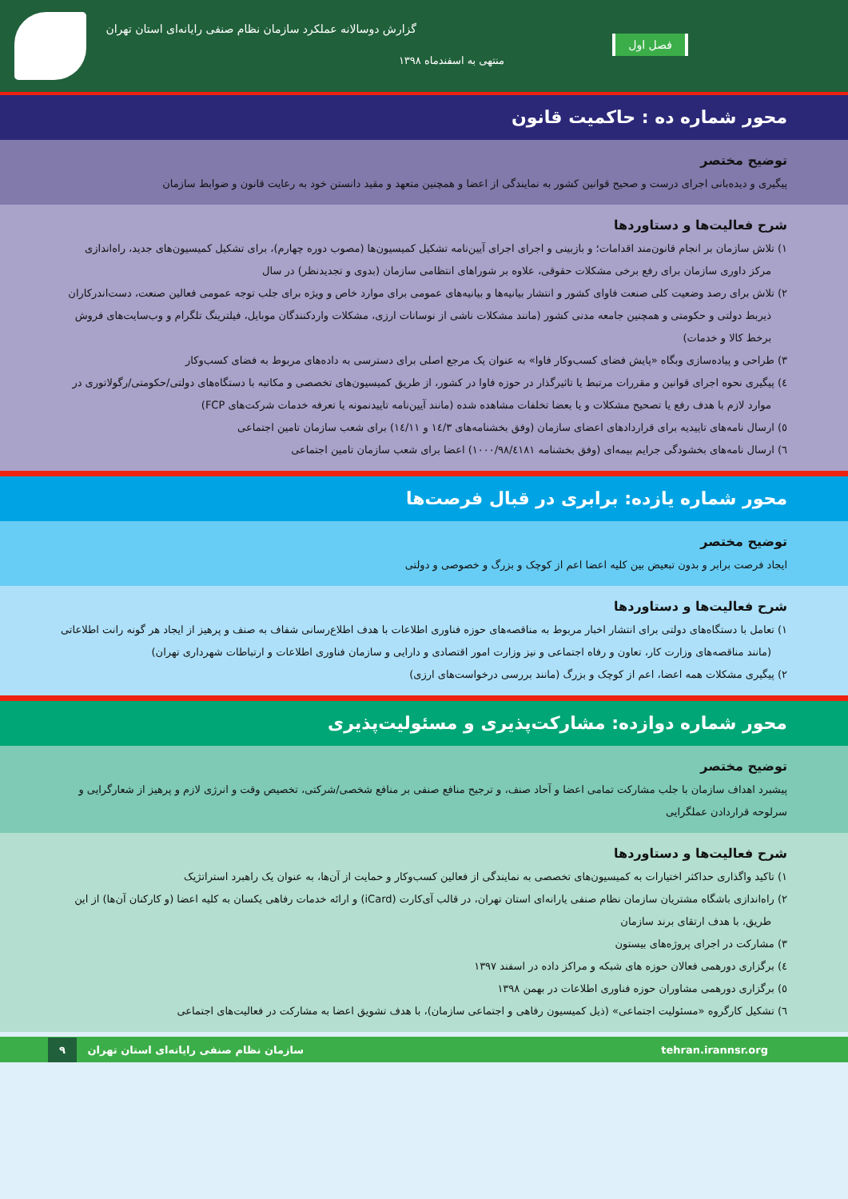گزارش دوسالانه عملکرد سازمان نظام صنفی رایانه‌ای استان تهران
منتهی به اسفندماه ۱۳۹۸
فصل اول
محور شماره ده : حاکمیت قانون
توضیح مختصر
پیگیری و دیده‌بانی اجرای درست و صحیح قوانین کشور به نمایندگی از اعضا و همچنین متعهد و مقید دانستن خود به رعایت قانون و ضوابط سازمان
شرح فعالیت‌ها و دستاوردها
۱) تلاش سازمان بر انجام قانون‌مند اقدامات؛ و بازبینی و اجرای اجرای آیین‌نامه تشکیل کمیسیون‌ها (مصوب دوره چهارم)، برای تشکیل کمیسیون‌های جدید، راه‌اندازی مرکز داوری سازمان برای رفع برخی مشکلات حقوقی، علاوه بر شوراهای انتظامی سازمان (بدوی و تجدیدنظر) در سال
۲) تلاش برای رصد وضعیت کلی صنعت فاوای کشور و انتشار بیانیه‌ها و بیانیه‌های عمومی برای موارد خاص و ویژه برای جلب توجه عمومی فعالین صنعت، دست‌اندرکاران ذیربط دولتی و حکومتی و همچنین جامعه مدنی کشور (مانند مشکلات ناشی از نوسانات ارزی، مشکلات واردکنندگان موبایل، فیلترینگ تلگرام و وب‌سایت‌های فروش برخط کالا و خدمات)
۳) طراحی و پیاده‌سازی وبگاه «پایش فضای کسب‌وکار فاوا» به عنوان یک مرجع اصلی برای دسترسی به داده‌های مربوط به فضای کسب‌وکار
٤) پیگیری نحوه اجرای قوانین و مقررات مرتبط یا تاثیرگذار در حوزه فاوا در کشور، از طریق کمیسیون‌های تخصصی و مکاتبه با دستگاه‌های دولتی/حکومتی/رگولاتوری در موارد لازم با هدف رفع یا تصحیح مشکلات و یا بعضا تخلفات مشاهده شده (مانند آیین‌نامه تاییدنمونه یا تعرفه خدمات شرکت‌های FCP)
٥) ارسال نامه‌های تاییدیه برای قراردادهای اعضای سازمان (وفق بخشنامه‌های ١٤/٣ و ١٤/١١) برای شعب سازمان تامین اجتماعی
٦) ارسال نامه‌های بخشودگی جرایم بیمه‌ای (وفق بخشنامه ١٠٠٠/٩٨/٤١٨١) اعضا برای شعب سازمان تامین اجتماعی
محور شماره یازده: برابری در قبال فرصت‌ها
توضیح مختصر
ایجاد فرصت برابر و بدون تبعیض بین کلیه اعضا اعم از کوچک و بزرگ و خصوصی و دولتی
شرح فعالیت‌ها و دستاوردها
۱) تعامل با دستگاه‌های دولتی برای انتشار اخبار مربوط به مناقصه‌های حوزه فناوری اطلاعات با هدف اطلاع‌رسانی شفاف به صنف و پرهیز از ایجاد هر گونه رانت اطلاعاتی (مانند مناقصه‌های وزارت کار، تعاون و رفاه اجتماعی و نیز وزارت امور اقتصادی و دارایی و سازمان فناوری اطلاعات و ارتباطات شهرداری تهران)
۲) پیگیری مشکلات همه اعضا، اعم از کوچک و بزرگ (مانند بررسی درخواست‌های ارزی)
محور شماره دوازده: مشارکت‌پذیری و مسئولیت‌پذیری
توضیح مختصر
پیشبرد اهداف سازمان با جلب مشارکت تمامی اعضا و آحاد صنف، و ترجیح منافع صنفی بر منافع شخصی/شرکتی، تخصیص وقت و انرژی لازم و پرهیز از شعارگرایی و سرلوحه قراردادن عملگرایی
شرح فعالیت‌ها و دستاوردها
۱) تاکید واگذاری حداکثر اختیارات به کمیسیون‌های تخصصی به نمایندگی از فعالین کسب‌وکار و حمایت از آن‌ها، به عنوان یک راهبرد استراتژیک
۲) راه‌اندازی باشگاه مشتریان سازمان نظام صنفی یارانه‌ای استان تهران، در قالب آی‌کارت (iCard) و ارائه خدمات رفاهی یکسان به کلیه اعضا (و کارکنان آن‌ها) از این طریق، با هدف ارتقای برند سازمان
۳) مشارکت در اجرای پروژه‌های بیستون
٤) برگزاری دورهمی فعالان حوزه های شبکه و مراکز داده در اسفند ۱۳۹۷
٥) برگزاری دورهمی مشاوران حوزه فناوری اطلاعات در بهمن ۱۳۹۸
٦) تشکیل کارگروه «مسئولیت اجتماعی» (ذیل کمیسیون رفاهی و اجتماعی سازمان)، با هدف تشویق اعضا به مشارکت در فعالیت‌های اجتماعی
tehran.irannsr.org سازمان نظام صنفی رایانه‌ای استان تهران ۹